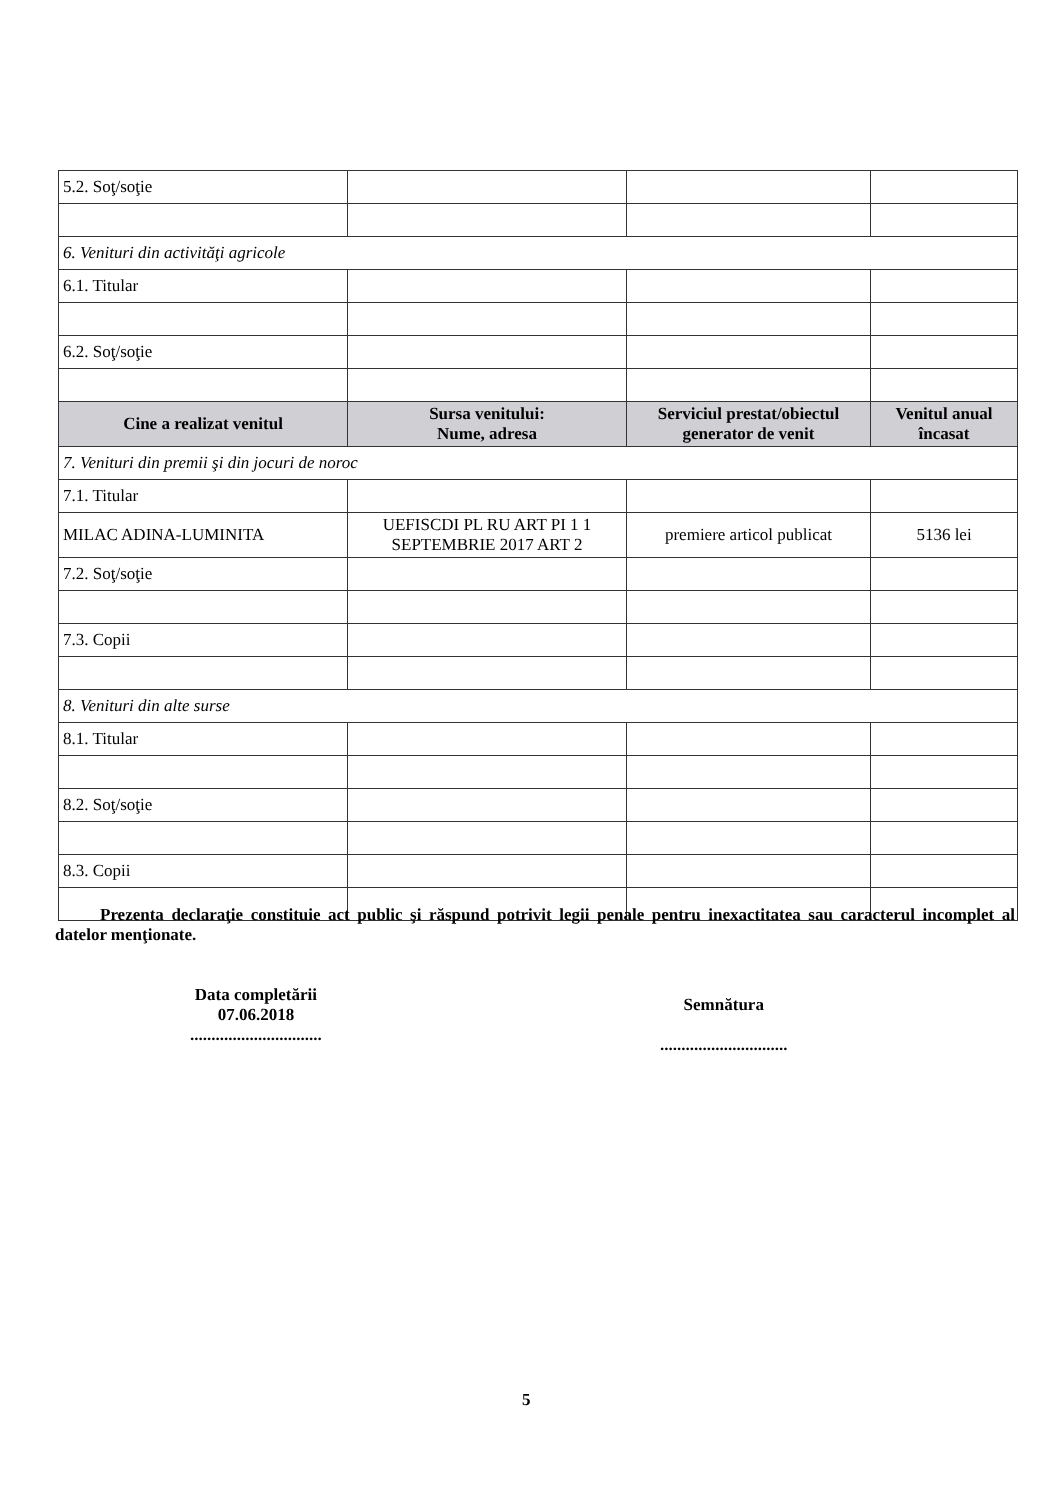| 5.2. Soţ/soţie | | | |
| 6. Venituri din activităţi agricole | | | |
| 6.1. Titular | | | |
| 6.2. Soţ/soţie | | | |
| Cine a realizat venitul | Sursa venitului: Nume, adresa | Serviciul prestat/obiectul generator de venit | Venitul anual încasat |
| 7. Venituri din premii şi din jocuri de noroc | | | |
| 7.1. Titular | | | |
| MILAC ADINA-LUMINITA | UEFISCDI PL RU ART PI 1 1 SEPTEMBRIE 2017 ART 2 | premiere articol publicat | 5136 lei |
| 7.2. Soţ/soţie | | | |
| 7.3. Copii | | | |
| 8. Venituri din alte surse | | | |
| 8.1. Titular | | | |
| 8.2. Soţ/soţie | | | |
| 8.3. Copii | | | |
Prezenta declaraţie constituie act public şi răspund potrivit legii penale pentru inexactitatea sau caracterul incomplet al datelor menţionate.
Data completării
07.06.2018
...............................
Semnătura
..............................
5